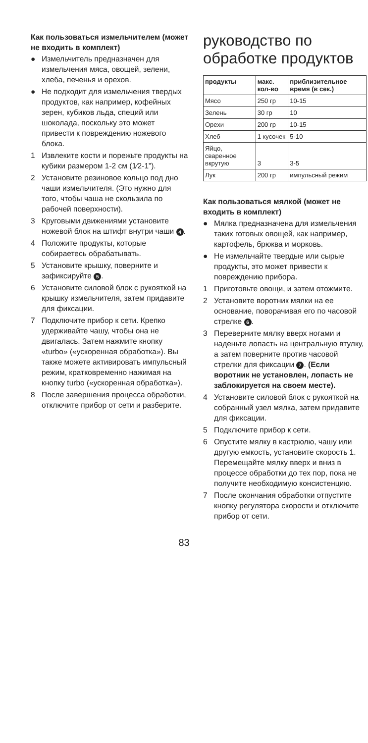Как пользоваться измельчителем (может не входить в комплект)
● Измельчитель предназначен для измельчения мяса, овощей, зелени, хлеба, печенья и орехов.
● Не подходит для измельчения твердых продуктов, как например, кофейных зерен, кубиков льда, специй или шоколада, поскольку это может привести к повреждению ножевого блока.
1 Извлеките кости и порежьте продукты на кубики размером 1-2 см (1⁄2-1”).
2 Установите резиновое кольцо под дно чаши измельчителя. (Это нужно для того, чтобы чаша не скользила по рабочей поверхности).
3 Круговыми движениями установите ножевой блок на штифт внутри чаши 4.
4 Положите продукты, которые собираетесь обрабатывать.
5 Установите крышку, поверните и зафиксируйте 5.
6 Установите силовой блок с рукояткой на крышку измельчителя, затем придавите для фиксации.
7 Подключите прибор к сети. Крепко удерживайте чашу, чтобы она не двигалась. Затем нажмите кнопку «turbo» («ускоренная обработка»). Вы также можете активировать импульсный режим, кратковременно нажимая на кнопку turbo («ускоренная обработка»).
8 После завершения процесса обработки, отключите прибор от сети и разберите.
руководство по обработке продуктов
| продукты | макс. кол-во | приблизительное время (в сек.) |
| --- | --- | --- |
| Мясо | 250 гр | 10-15 |
| Зелень | 30 гр | 10 |
| Орехи | 200 гр | 10-15 |
| Хлеб | 1 кусочек | 5-10 |
| Яйцо, сваренное вкрутую | 3 | 3-5 |
| Лук | 200 гр | импульсный режим |
Как пользоваться мялкой (может не входить в комплект)
● Мялка предназначена для измельчения таких готовых овощей, как например, картофель, брюква и морковь.
● Не измельчайте твердые или сырые продукты, это может привести к повреждению прибора.
1 Приготовьте овощи, и затем отожмите.
2 Установите воротник мялки на ее основание, поворачивая его по часовой стрелке 6.
3 Переверните мялку вверх ногами и наденьте лопасть на центральную втулку, а затем поверните против часовой стрелки для фиксации 7. (Если воротник не установлен, лопасть не заблокируется на своем месте).
4 Установите силовой блок с рукояткой на собранный узел мялка, затем придавите для фиксации.
5 Подключите прибор к сети.
6 Опустите мялку в кастрюлю, чашу или другую емкость, установите скорость 1. Перемещайте мялку вверх и вниз в процессе обработки до тех пор, пока не получите необходимую консистенцию.
7 После окончания обработки отпустите кнопку регулятора скорости и отключите прибор от сети.
83